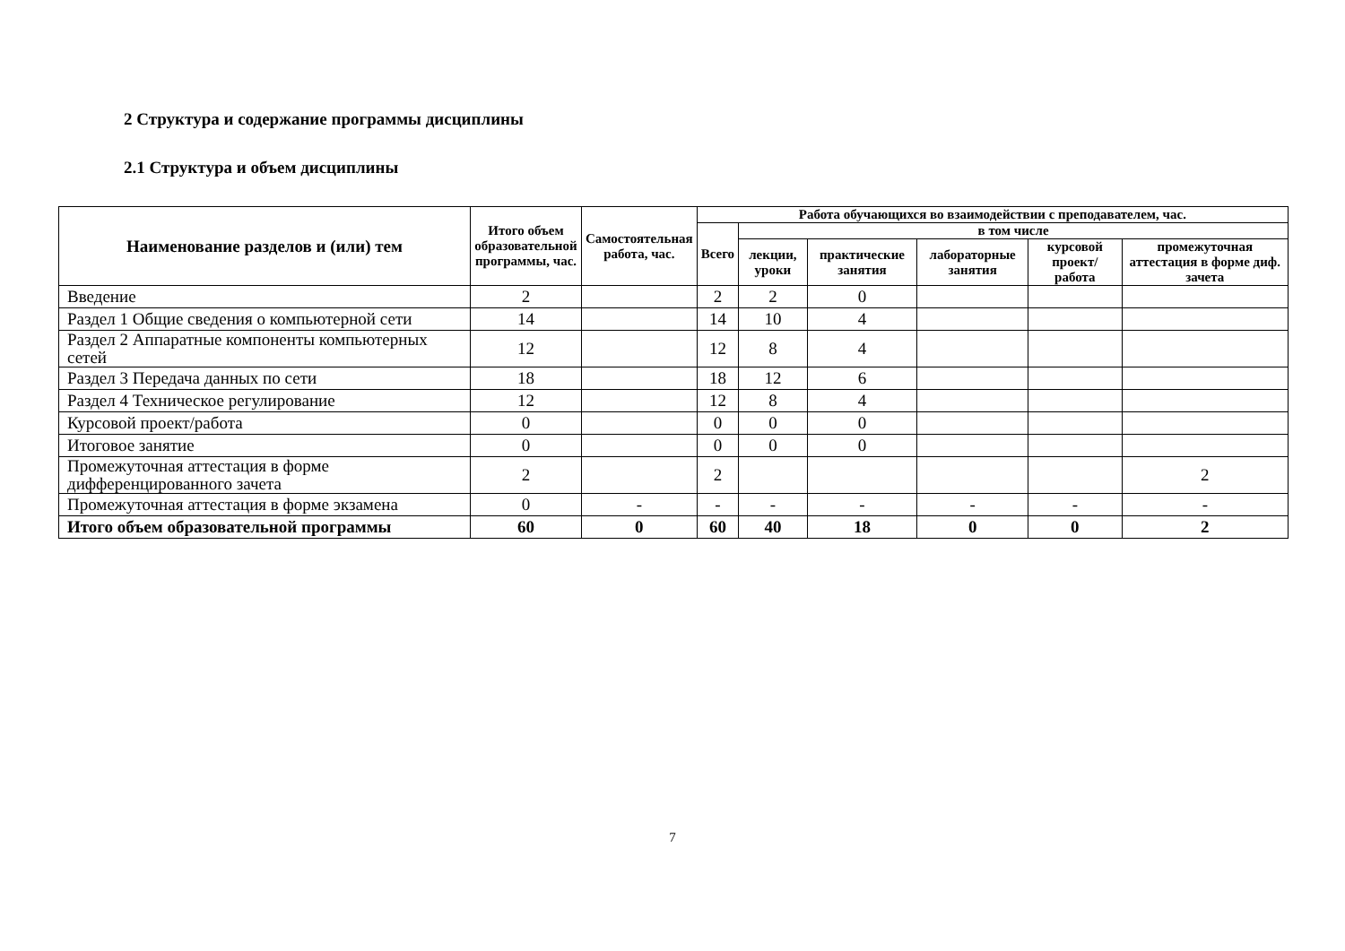2 Структура и содержание программы дисциплины
2.1 Структура и объем дисциплины
| Наименование разделов и (или) тем | Итого объем образовательной программы, час. | Самостоятельная работа, час. | Работа обучающихся во взаимодействии с преподавателем, час. | | | | | |
| --- | --- | --- | --- | --- | --- | --- | --- | --- |
| | | | Всего | в том числе | | | | |
| | | | | лекции, уроки | практические занятия | лабораторные занятия | курсовой проект/ работа | промежуточная аттестация в форме диф. зачета |
| Введение | 2 | | 2 | 2 | 0 | | | |
| Раздел 1 Общие сведения о компьютерной сети | 14 | | 14 | 10 | 4 | | | |
| Раздел 2 Аппаратные компоненты компьютерных сетей | 12 | | 12 | 8 | 4 | | | |
| Раздел 3 Передача данных по сети | 18 | | 18 | 12 | 6 | | | |
| Раздел 4 Техническое регулирование | 12 | | 12 | 8 | 4 | | | |
| Курсовой проект/работа | 0 | | 0 | 0 | 0 | | | |
| Итоговое занятие | 0 | | 0 | 0 | 0 | | | |
| Промежуточная аттестация в форме дифференцированного зачета | 2 | | 2 | | | | | 2 |
| Промежуточная аттестация в форме экзамена | 0 | - | - | - | - | - | - | - |
| Итого объем образовательной программы | 60 | 0 | 60 | 40 | 18 | 0 | 0 | 2 |
7